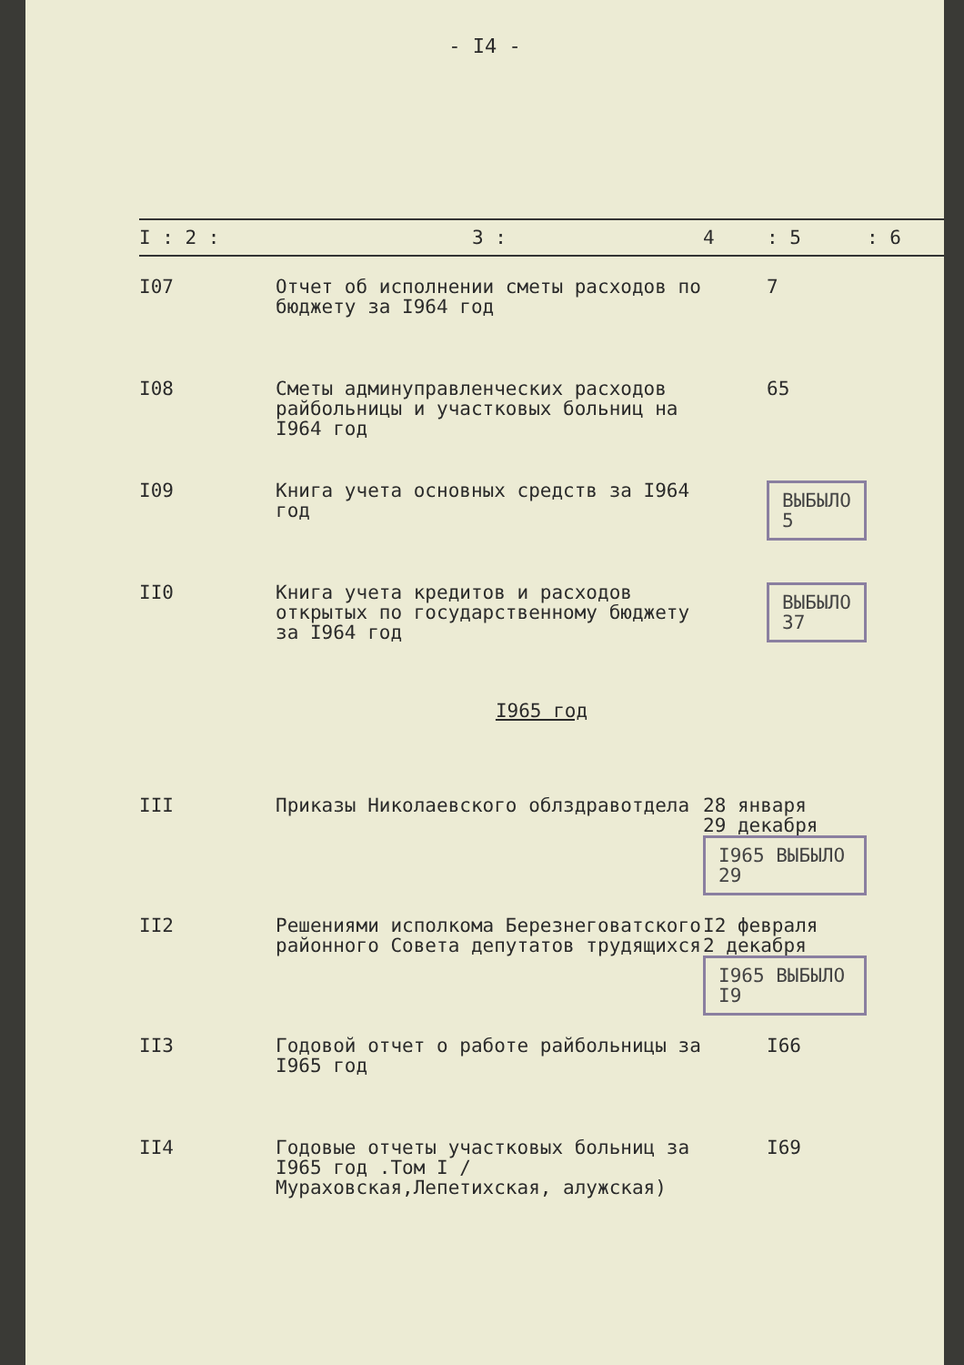- I4 -
| I : 2 : | 3 : | 4 | : 5 | : 6 |
| --- | --- | --- | --- | --- |
| I07 | Отчет об исполнении сметы расходов по бюджету за I964 год | | 7 | |
| I08 | Сметы админуправленческих расходов райбольницы и участковых больниц на I964 год | | 65 | |
| I09 | Книга учета основных средств за I964 год | | ВЫБЫЛО 5 | |
| II0 | Книга учета кредитов и расходов открытых по государственному бюджету за I964 год | | ВЫБЫЛО 37 | |
| I965 год | | | | |
| III | Приказы Николаевского облздравотдела | 28 января 29 декабря I965 ВЫБЫЛО 29 | | |
| II2 | Решениями исполкома Березнеговатского районного Совета депутатов трудящихся | I2 февраля 2 декабря I965 ВЫБЫЛО I9 | | |
| II3 | Годовой отчет о работе райбольницы за I965 год | | I66 | |
| II4 | Годовые отчеты участковых больниц за I965 год .Том I /Мураховская,Лепетихская, алужская) | | I69 | |